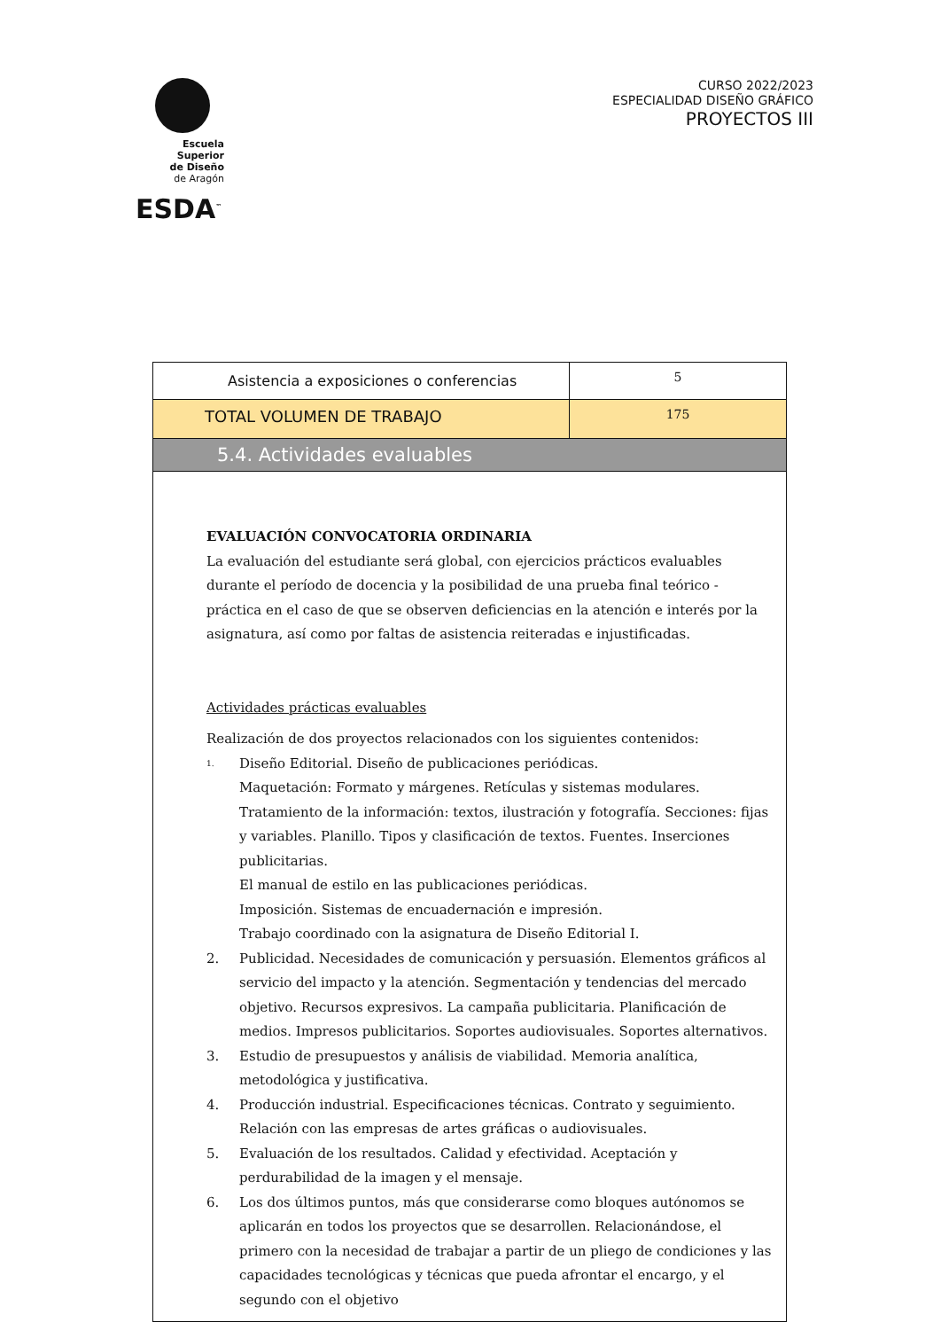Escuela Superior
de Diseño
de Aragón
ESDA<sup>™</sup>
CURSO 2022/2023
ESPECIALIDAD DISEÑO GRÁFICO
PROYECTOS III
| Asistencia a exposiciones o conferencias | 5 |
| TOTAL VOLUMEN DE TRABAJO | 175 |
| 5.4. Actividades evaluables | |
| EVALUACIÓN CONVOCATORIA ORDINARIA La evaluación del estudiante será global, con ejercicios prácticos evaluables durante el período de docencia y la posibilidad de una prueba final teórico -práctica en el caso de que se observen deficiencias en la atención e interés por la asignatura, así como por faltas de asistencia reiteradas e injustificadas. Actividades prácticas evaluables Realización de dos proyectos relacionados con los siguientes contenidos: 1. Diseño Editorial. Diseño de publicaciones periódicas. Maquetación: Formato y márgenes. Retículas y sistemas modulares. Tratamiento de la información: textos, ilustración y fotografía. Secciones: fijas y variables. Planillo. Tipos y clasificación de textos. Fuentes. Inserciones publicitarias. El manual de estilo en las publicaciones periódicas. Imposición. Sistemas de encuadernación e impresión. Trabajo coordinado con la asignatura de Diseño Editorial I. 2. Publicidad. Necesidades de comunicación y persuasión. Elementos gráficos al servicio del impacto y la atención. Segmentación y tendencias del mercado objetivo. Recursos expresivos. La campaña publicitaria. Planificación de medios. Impresos publicitarios. Soportes audiovisuales. Soportes alternativos. 3. Estudio de presupuestos y análisis de viabilidad. Memoria analítica, metodológica y justificativa. 4. Producción industrial. Especificaciones técnicas. Contrato y seguimiento. Relación con las empresas de artes gráficas o audiovisuales. 5. Evaluación de los resultados. Calidad y efectividad. Aceptación y perdurabilidad de la imagen y el mensaje. 6. Los dos últimos puntos, más que considerarse como bloques autónomos se aplicarán en todos los proyectos que se desarrollen. Relacionándose, el primero con la necesidad de trabajar a partir de un pliego de condiciones y las capacidades tecnológicas y técnicas que pueda afrontar el encargo, y el segundo con el objetivo | |